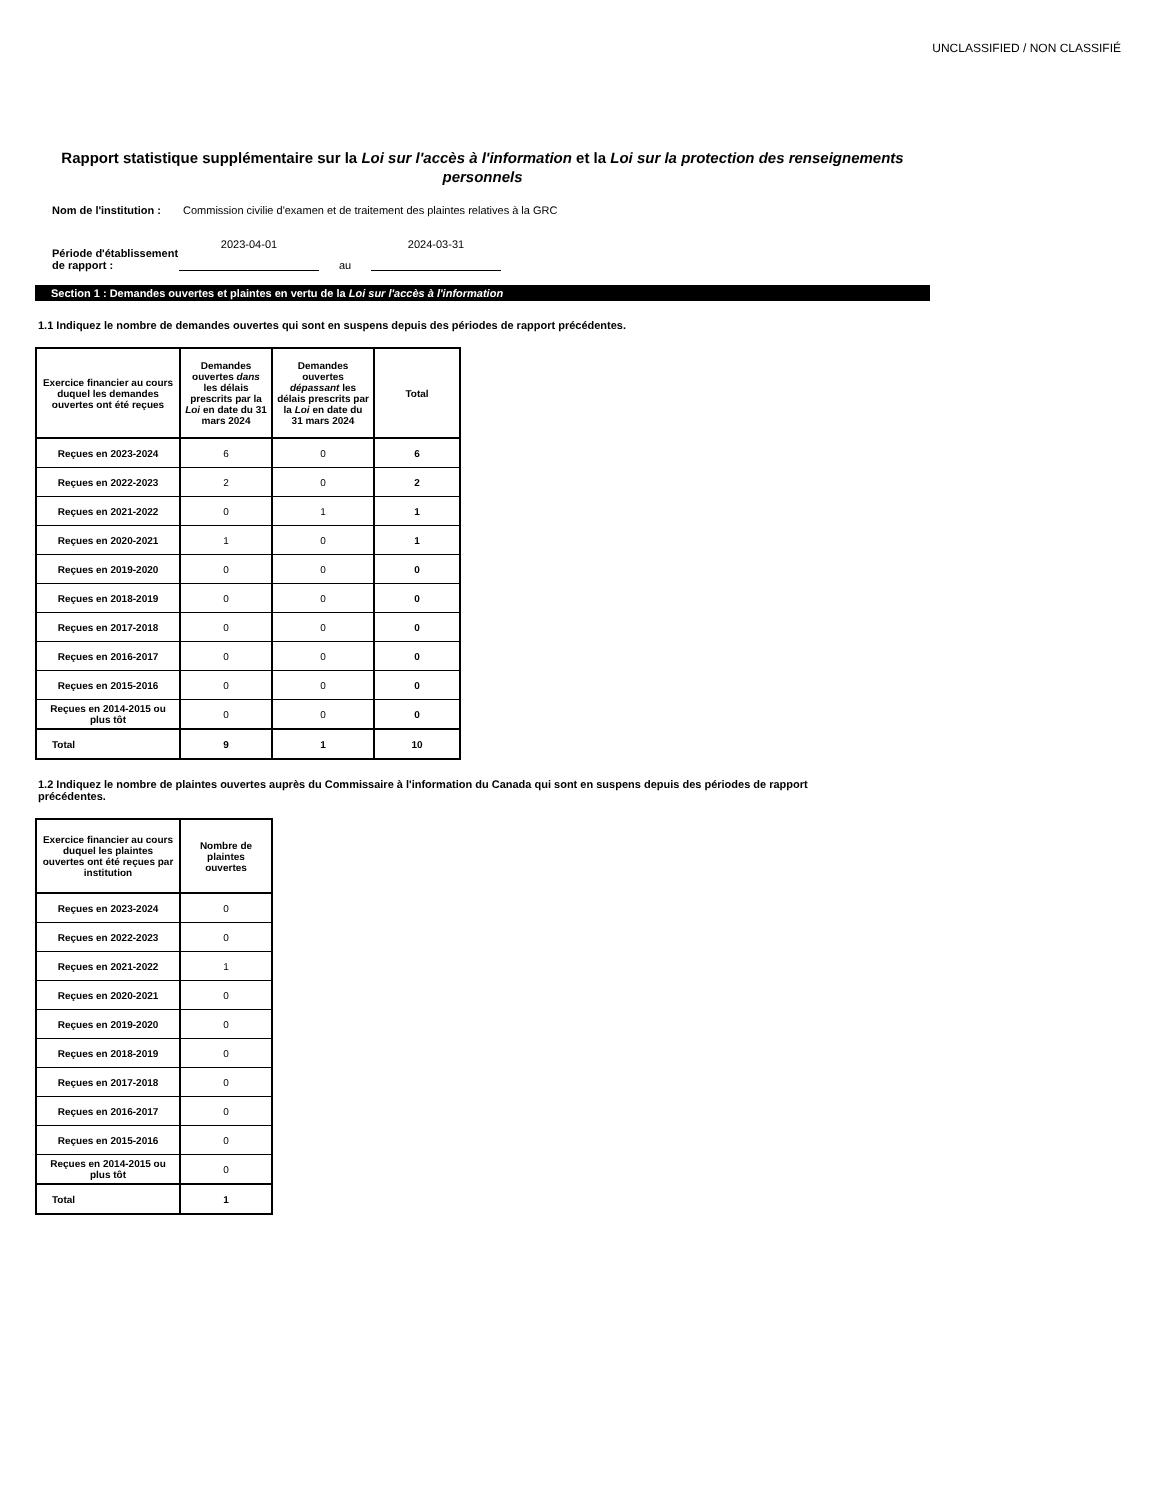UNCLASSIFIED / NON CLASSIFIÉ
Rapport statistique supplémentaire sur la Loi sur l'accès à l'information et la Loi sur la protection des renseignements personnels
Nom de l'institution : Commission civilie d'examen et de traitement des plaintes relatives à la GRC
Période d'établissement de rapport : 2023-04-01 au 2024-03-31
Section 1 : Demandes ouvertes et plaintes en vertu de la Loi sur l'accès à l'information
1.1 Indiquez le nombre de demandes ouvertes qui sont en suspens depuis des périodes de rapport précédentes.
| Exercice financier au cours duquel les demandes ouvertes ont été reçues | Demandes ouvertes dans les délais prescrits par la Loi en date du 31 mars 2024 | Demandes ouvertes dépassant les délais prescrits par la Loi en date du 31 mars 2024 | Total |
| --- | --- | --- | --- |
| Reçues en 2023-2024 | 6 | 0 | 6 |
| Reçues en 2022-2023 | 2 | 0 | 2 |
| Reçues en 2021-2022 | 0 | 1 | 1 |
| Reçues en 2020-2021 | 1 | 0 | 1 |
| Reçues en 2019-2020 | 0 | 0 | 0 |
| Reçues en 2018-2019 | 0 | 0 | 0 |
| Reçues en 2017-2018 | 0 | 0 | 0 |
| Reçues en 2016-2017 | 0 | 0 | 0 |
| Reçues en 2015-2016 | 0 | 0 | 0 |
| Reçues en 2014-2015 ou plus tôt | 0 | 0 | 0 |
| Total | 9 | 1 | 10 |
1.2 Indiquez le nombre de plaintes ouvertes auprès du Commissaire à l'information du Canada qui sont en suspens depuis des périodes de rapport précédentes.
| Exercice financier au cours duquel les plaintes ouvertes ont été reçues par institution | Nombre de plaintes ouvertes |
| --- | --- |
| Reçues en 2023-2024 | 0 |
| Reçues en 2022-2023 | 0 |
| Reçues en 2021-2022 | 1 |
| Reçues en 2020-2021 | 0 |
| Reçues en 2019-2020 | 0 |
| Reçues en 2018-2019 | 0 |
| Reçues en 2017-2018 | 0 |
| Reçues en 2016-2017 | 0 |
| Reçues en 2015-2016 | 0 |
| Reçues en 2014-2015 ou plus tôt | 0 |
| Total | 1 |